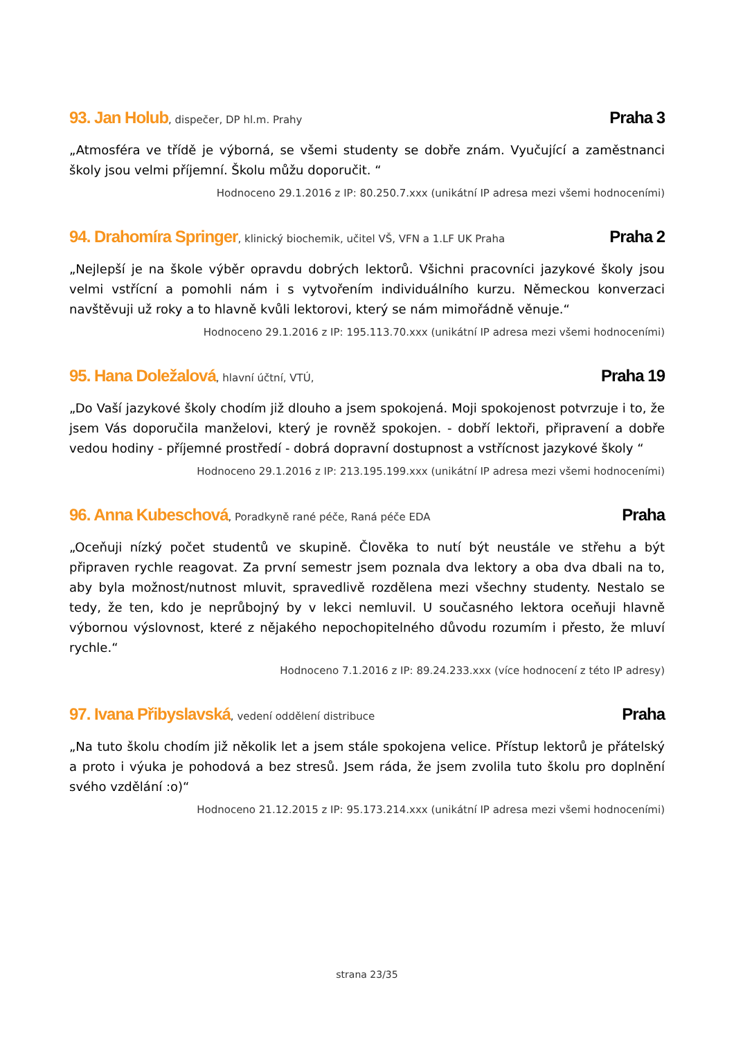93. Jan Holub, dispečer, DP hl.m. Prahy
Praha 3
„Atmosféra ve třídě je výborná, se všemi studenty se dobře znám. Vyučující a zaměstnanci školy jsou velmi příjemní. Školu můžu doporučit. “
Hodnoceno 29.1.2016 z IP: 80.250.7.xxx (unikátní IP adresa mezi všemi hodnoceními)
94. Drahomíra Springer, klinický biochemik, učitel VŠ, VFN a 1.LF UK Praha
Praha 2
„Nejlepší je na škole výběr opravdu dobrých lektorů. Všichni pracovníci jazykové školy jsou velmi vstřícní a pomohli nám i s vytvořením individuálního kurzu. Německou konverzaci navštěvuji už roky a to hlavně kvůli lektorovi, který se nám mimořádně věnuje.“
Hodnoceno 29.1.2016 z IP: 195.113.70.xxx (unikátní IP adresa mezi všemi hodnoceními)
95. Hana Doležalová, hlavní účtní, VTÚ,
Praha 19
„Do Vaší jazykové školy chodím již dlouho a jsem spokojená. Moji spokojenost potvrzuje i to, že jsem Vás doporučila manželovi, který je rovněž spokojen. - dobří lektoři, připravení a dobře vedou hodiny - příjemné prostředí - dobrá dopravní dostupnost a vstřícnost jazykové školy “
Hodnoceno 29.1.2016 z IP: 213.195.199.xxx (unikátní IP adresa mezi všemi hodnoceními)
96. Anna Kubeschová, Poradkyně rané péče, Raná péče EDA
Praha
„Oceňuji nízký počet studentů ve skupině. Člověka to nutí být neustále ve střehu a být připraven rychle reagovat. Za první semestr jsem poznala dva lektory a oba dva dbali na to, aby byla možnost/nutnost mluvit, spravedlivě rozdělena mezi všechny studenty. Nestalo se tedy, že ten, kdo je neprůbojný by v lekci nemluvil. U současného lektora oceňuji hlavně výbornou výslovnost, které z nějakého nepochopitelného důvodu rozumím i přesto, že mluví rychle.“
Hodnoceno 7.1.2016 z IP: 89.24.233.xxx (více hodnocení z této IP adresy)
97. Ivana Přibyslavská, vedení oddělení distribuce
Praha
„Na tuto školu chodím již několik let a jsem stále spokojena velice. Přístup lektorů je přátelský a proto i výuka je pohodová a bez stresů. Jsem ráda, že jsem zvolila tuto školu pro doplnění svého vzdělání :o)“
Hodnoceno 21.12.2015 z IP: 95.173.214.xxx (unikátní IP adresa mezi všemi hodnoceními)
strana 23/35